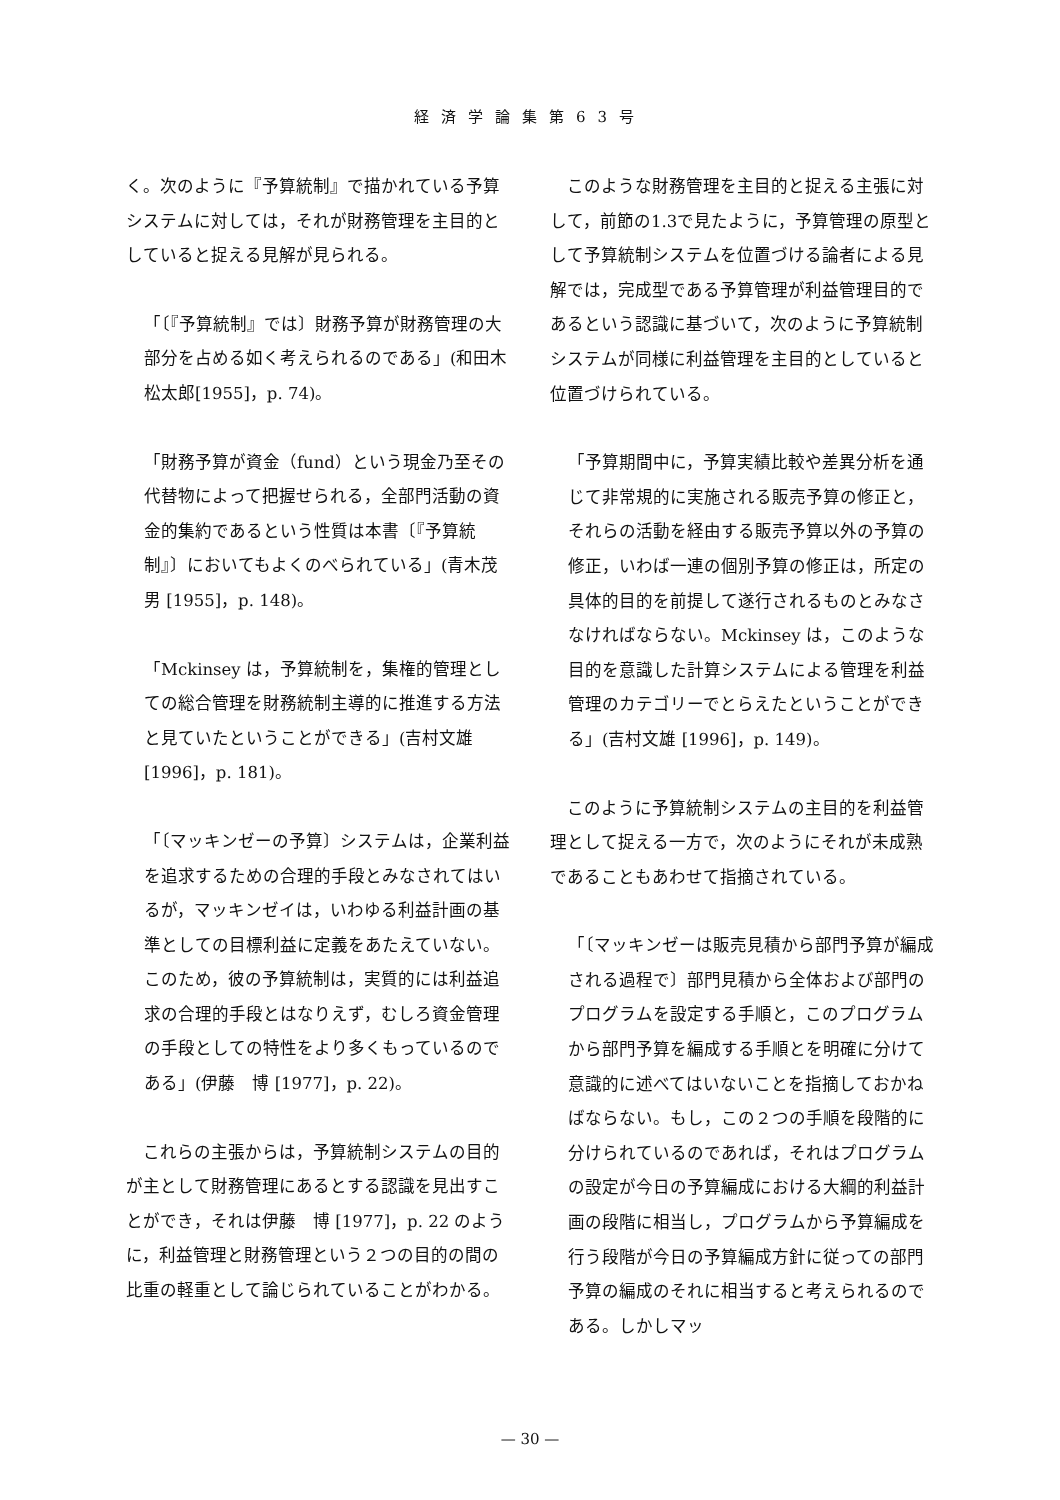経済学論集第63号
く。次のように『予算統制』で描かれている予算システムに対しては，それが財務管理を主目的としていると捉える見解が見られる。
「〔『予算統制』では〕財務予算が財務管理の大部分を占める如く考えられるのである」(和田木松太郎[1955]，p. 74)。
「財務予算が資金（fund）という現金乃至その代替物によって把握せられる，全部門活動の資金的集約であるという性質は本書〔『予算統制』〕においてもよくのべられている」(青木茂男 [1955]，p. 148)。
「Mckinsey は，予算統制を，集権的管理としての総合管理を財務統制主導的に推進する方法と見ていたということができる」(吉村文雄 [1996]，p. 181)。
「〔マッキンゼーの予算〕システムは，企業利益を追求するための合理的手段とみなされてはいるが，マッキンゼイは，いわゆる利益計画の基準としての目標利益に定義をあたえていない。このため，彼の予算統制は，実質的には利益追求の合理的手段とはなりえず，むしろ資金管理の手段としての特性をより多くもっているのである」(伊藤　博 [1977]，p. 22)。
これらの主張からは，予算統制システムの目的が主として財務管理にあるとする認識を見出すことができ，それは伊藤　博 [1977]，p. 22 のように，利益管理と財務管理という２つの目的の間の比重の軽重として論じられていることがわかる。
このような財務管理を主目的と捉える主張に対して，前節の1.3で見たように，予算管理の原型として予算統制システムを位置づける論者による見解では，完成型である予算管理が利益管理目的であるという認識に基づいて，次のように予算統制システムが同様に利益管理を主目的としていると位置づけられている。
「予算期間中に，予算実績比較や差異分析を通じて非常規的に実施される販売予算の修正と，それらの活動を経由する販売予算以外の予算の修正，いわば一連の個別予算の修正は，所定の具体的目的を前提して遂行されるものとみなさなければならない。Mckinsey は，このような目的を意識した計算システムによる管理を利益管理のカテゴリーでとらえたということができる」(吉村文雄 [1996]，p. 149)。
このように予算統制システムの主目的を利益管理として捉える一方で，次のようにそれが未成熟であることもあわせて指摘されている。
「〔マッキンゼーは販売見積から部門予算が編成される過程で〕部門見積から全体および部門のプログラムを設定する手順と，このプログラムから部門予算を編成する手順とを明確に分けて意識的に述べてはいないことを指摘しておかねばならない。もし，この２つの手順を段階的に分けられているのであれば，それはプログラムの設定が今日の予算編成における大綱的利益計画の段階に相当し，プログラムから予算編成を行う段階が今日の予算編成方針に従っての部門予算の編成のそれに相当すると考えられるのである。しかしマッ
— 30 —